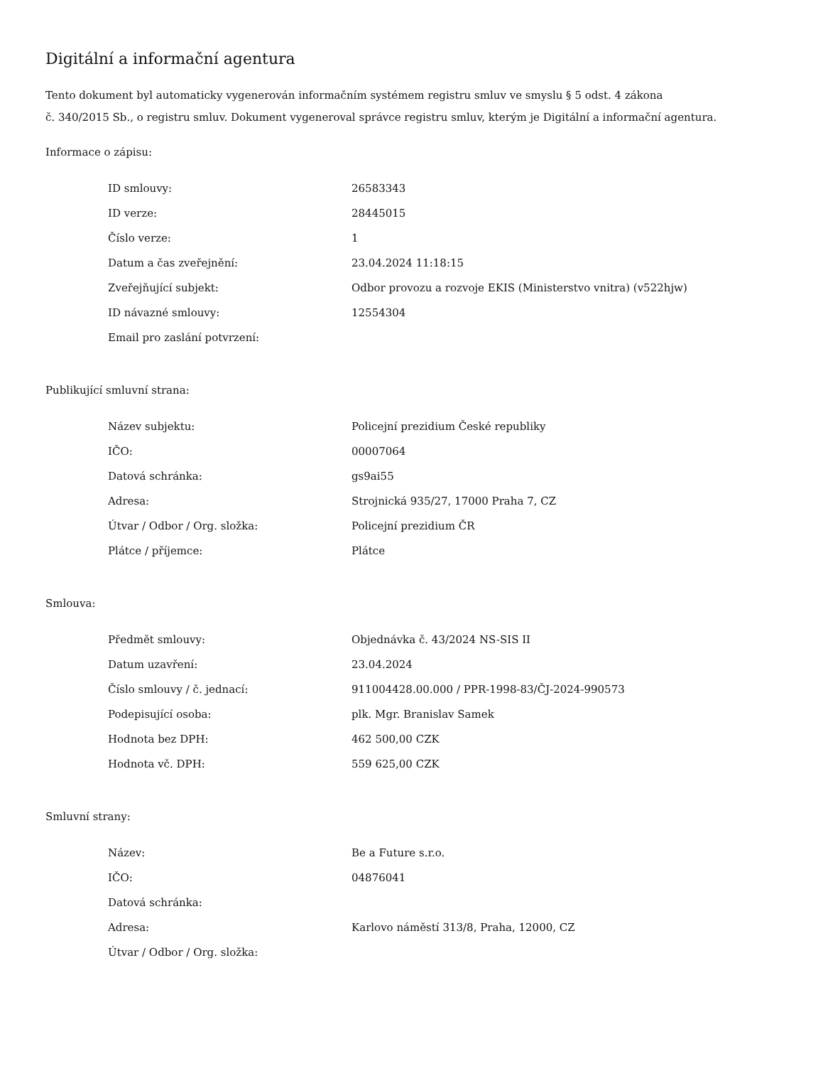Digitální a informační agentura
Tento dokument byl automaticky vygenerován informačním systémem registru smluv ve smyslu § 5 odst. 4 zákona
č. 340/2015 Sb., o registru smluv. Dokument vygeneroval správce registru smluv, kterým je Digitální a informační agentura.
Informace o zápisu:
| ID smlouvy: | 26583343 |
| ID verze: | 28445015 |
| Číslo verze: | 1 |
| Datum a čas zveřejnění: | 23.04.2024 11:18:15 |
| Zveřejňující subjekt: | Odbor provozu a rozvoje EKIS (Ministerstvo vnitra) (v522hjw) |
| ID návazné smlouvy: | 12554304 |
| Email pro zaslání potvrzení: | |
Publikující smluvní strana:
| Název subjektu: | Policejní prezidium České republiky |
| IČO: | 00007064 |
| Datová schránka: | gs9ai55 |
| Adresa: | Strojnická 935/27, 17000 Praha 7, CZ |
| Útvar / Odbor / Org. složka: | Policejní prezidium ČR |
| Plátce / příjemce: | Plátce |
Smlouva:
| Předmět smlouvy: | Objednávka č. 43/2024 NS-SIS II |
| Datum uzavření: | 23.04.2024 |
| Číslo smlouvy / č. jednací: | 911004428.00.000 / PPR-1998-83/ČJ-2024-990573 |
| Podepisující osoba: | plk. Mgr. Branislav Samek |
| Hodnota bez DPH: | 462 500,00 CZK |
| Hodnota vč. DPH: | 559 625,00 CZK |
Smluvní strany:
| Název: | Be a Future s.r.o. |
| IČO: | 04876041 |
| Datová schránka: | |
| Adresa: | Karlovo náměstí 313/8, Praha, 12000, CZ |
| Útvar / Odbor / Org. složka: | |